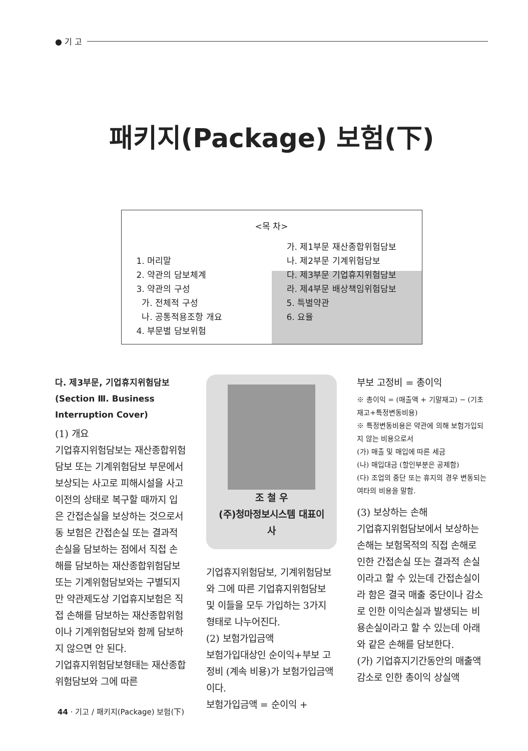● 기 고
패키지(Package) 보험(下)
<목 차>
1. 머리말
2. 약관의 담보체계
3. 약관의 구성
가. 전체적 구성
나. 공통적용조항 개요
4. 부문별 담보위험
가. 제1부문 재산종합위험담보
나. 제2부문 기계위험담보
다. 제3부문 기업휴지위험담보
라. 제4부문 배상책임위험담보
5. 특별약관
6. 요율
다. 제3부문, 기업휴지위험담보 (Section Ⅲ. Business Interruption Cover)
(1) 개요
기업휴지위험담보는 재산종합위험담보 또는 기계위험담보 부문에서 보상되는 사고로 피해시설을 사고 이전의 상태로 복구할 때까지 입은 간접손실을 보상하는 것으로서 동 보험은 간접손실 또는 결과적 손실을 담보하는 점에서 직접 손해를 담보하는 재산종합위험담보 또는 기계위험담보와는 구별되지만 약관제도상 기업휴지보험은 직접 손해를 담보하는 재산종합위험이나 기계위험담보와 함께 담보하지 않으면 안 된다.
기업휴지위험담보형태는 재산종합위험담보와 그에 따른
조 철 우
(주)청마정보시스템 대표이사
기업휴지위험담보, 기계위험담보와 그에 따른 기업휴지위험담보 및 이들을 모두 가입하는 3가지 형태로 나누어진다.
(2) 보험가입금액
보험가입대상인 순이익+부보 고정비 (계속 비용)가 보험가입금액이다.
보험가입금액 = 순이익 +
부보 고정비 = 총이익
※ 총이익 = (매출액 + 기말재고) − (기초재고+특정변동비용)
※ 특정변동비용은 약관에 의해 보험가입되지 않는 비용으로서
(가) 매출 및 매입에 따른 세금
(나) 매입대금 (할인부분은 공제함)
(다) 조업의 중단 또는 휴지의 경우 변동되는 여타의 비용을 말함.
(3) 보상하는 손해
기업휴지위험담보에서 보상하는 손해는 보험목적의 직접 손해로 인한 간접손실 또는 결과적 손실이라고 할 수 있는데 간접손실이라 함은 결국 매출 중단이나 감소로 인한 이익손실과 발생되는 비용손실이라고 할 수 있는데 아래와 같은 손해를 담보한다.
(가) 기업휴지기간동안의 매출액 감소로 인한 총이익 상실액
44 · 기고 / 패키지(Package) 보험(下)